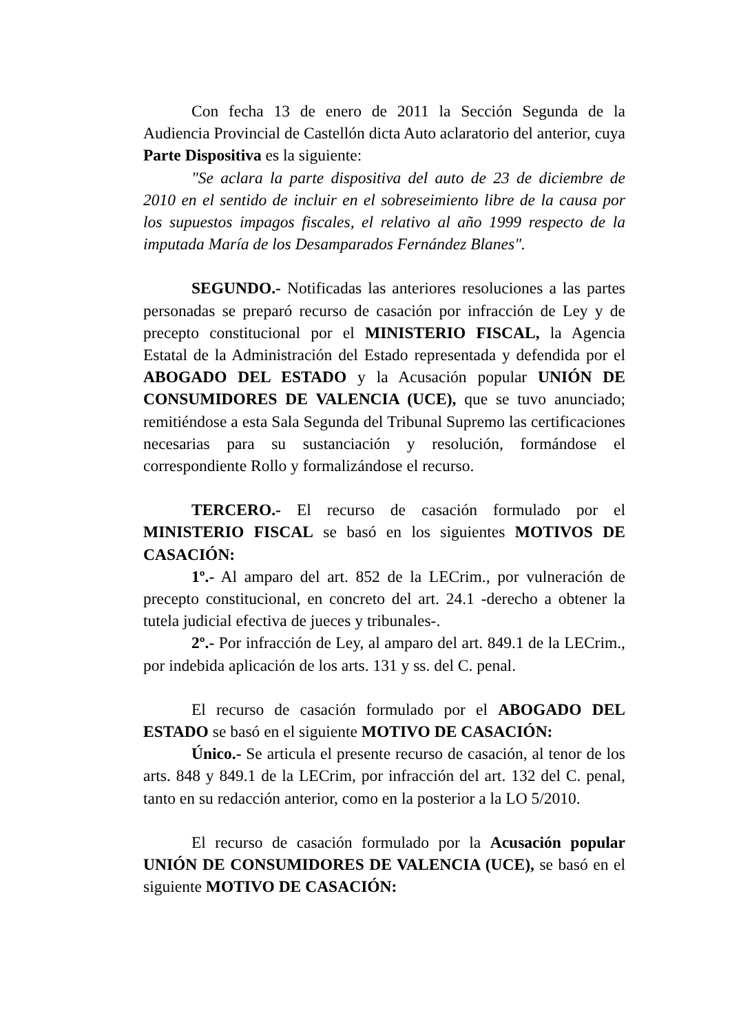Con fecha 13 de enero de 2011 la Sección Segunda de la Audiencia Provincial de Castellón dicta Auto aclaratorio del anterior, cuya Parte Dispositiva es la siguiente:
"Se aclara la parte dispositiva del auto de 23 de diciembre de 2010 en el sentido de incluir en el sobreseimiento libre de la causa por los supuestos impagos fiscales, el relativo al año 1999 respecto de la imputada María de los Desamparados Fernández Blanes".
SEGUNDO.- Notificadas las anteriores resoluciones a las partes personadas se preparó recurso de casación por infracción de Ley y de precepto constitucional por el MINISTERIO FISCAL, la Agencia Estatal de la Administración del Estado representada y defendida por el ABOGADO DEL ESTADO y la Acusación popular UNIÓN DE CONSUMIDORES DE VALENCIA (UCE), que se tuvo anunciado; remitiéndose a esta Sala Segunda del Tribunal Supremo las certificaciones necesarias para su sustanciación y resolución, formándose el correspondiente Rollo y formalizándose el recurso.
TERCERO.- El recurso de casación formulado por el MINISTERIO FISCAL se basó en los siguientes MOTIVOS DE CASACIÓN:
1º.- Al amparo del art. 852 de la LECrim., por vulneración de precepto constitucional, en concreto del art. 24.1 -derecho a obtener la tutela judicial efectiva de jueces y tribunales-.
2º.- Por infracción de Ley, al amparo del art. 849.1 de la LECrim., por indebida aplicación de los arts. 131 y ss. del C. penal.
El recurso de casación formulado por el ABOGADO DEL ESTADO se basó en el siguiente MOTIVO DE CASACIÓN:
Único.- Se articula el presente recurso de casación, al tenor de los arts. 848 y 849.1 de la LECrim, por infracción del art. 132 del C. penal, tanto en su redacción anterior, como en la posterior a la LO 5/2010.
El recurso de casación formulado por la Acusación popular UNIÓN DE CONSUMIDORES DE VALENCIA (UCE), se basó en el siguiente MOTIVO DE CASACIÓN: